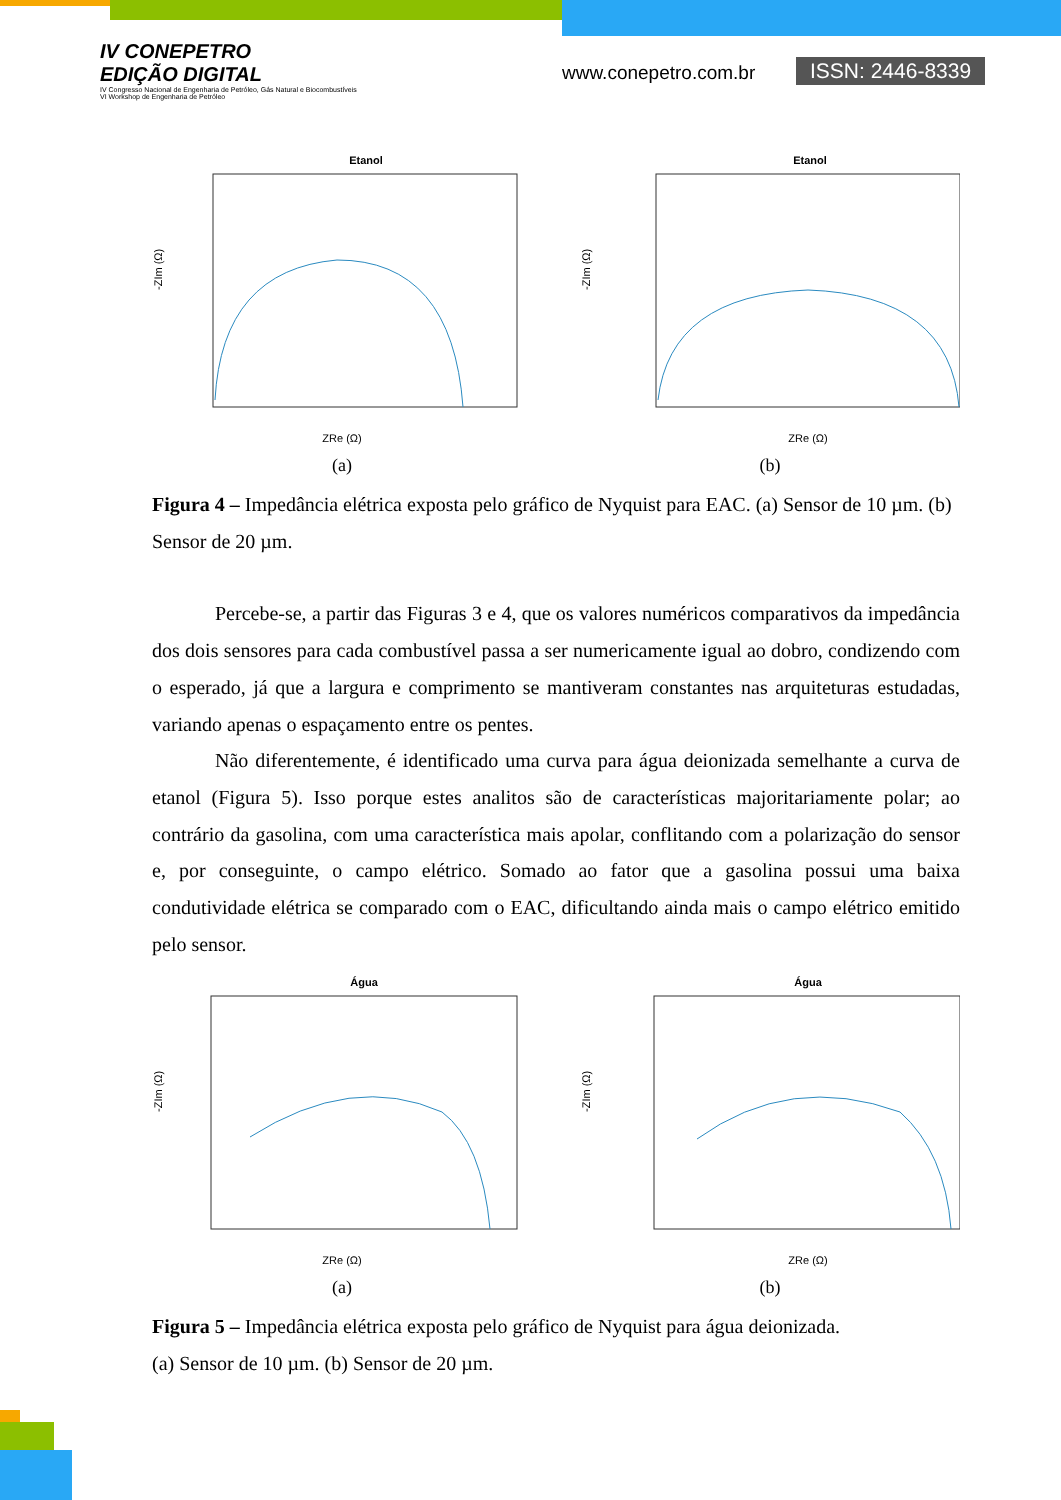IV CONEPETRO
EDIÇÃO DIGITAL
IV Congresso Nacional de Engenharia de Petróleo, Gás Natural e Biocombustíveis
VI Workshop de Engenharia de Petróleo
www.conepetro.com.br ISSN: 2446-8339
Etanol
ZRe (Ω)
-ZIm (Ω)
(a)
Etanol
ZRe (Ω)
-ZIm (Ω)
(b)
Figura 4 – Impedância elétrica exposta pelo gráfico de Nyquist para EAC. (a) Sensor de 10 µm. (b) Sensor de 20 µm.
Percebe-se, a partir das Figuras 3 e 4, que os valores numéricos comparativos da impedância dos dois sensores para cada combustível passa a ser numericamente igual ao dobro, condizendo com o esperado, já que a largura e comprimento se mantiveram constantes nas arquiteturas estudadas, variando apenas o espaçamento entre os pentes.
Não diferentemente, é identificado uma curva para água deionizada semelhante a curva de etanol (Figura 5). Isso porque estes analitos são de características majoritariamente polar; ao contrário da gasolina, com uma característica mais apolar, conflitando com a polarização do sensor e, por conseguinte, o campo elétrico. Somado ao fator que a gasolina possui uma baixa condutividade elétrica se comparado com o EAC, dificultando ainda mais o campo elétrico emitido pelo sensor.
Água
ZRe (Ω)
-ZIm (Ω)
(a)
Água
ZRe (Ω)
-ZIm (Ω)
(b)
Figura 5 – Impedância elétrica exposta pelo gráfico de Nyquist para água deionizada.
(a) Sensor de 10 µm. (b) Sensor de 20 µm.